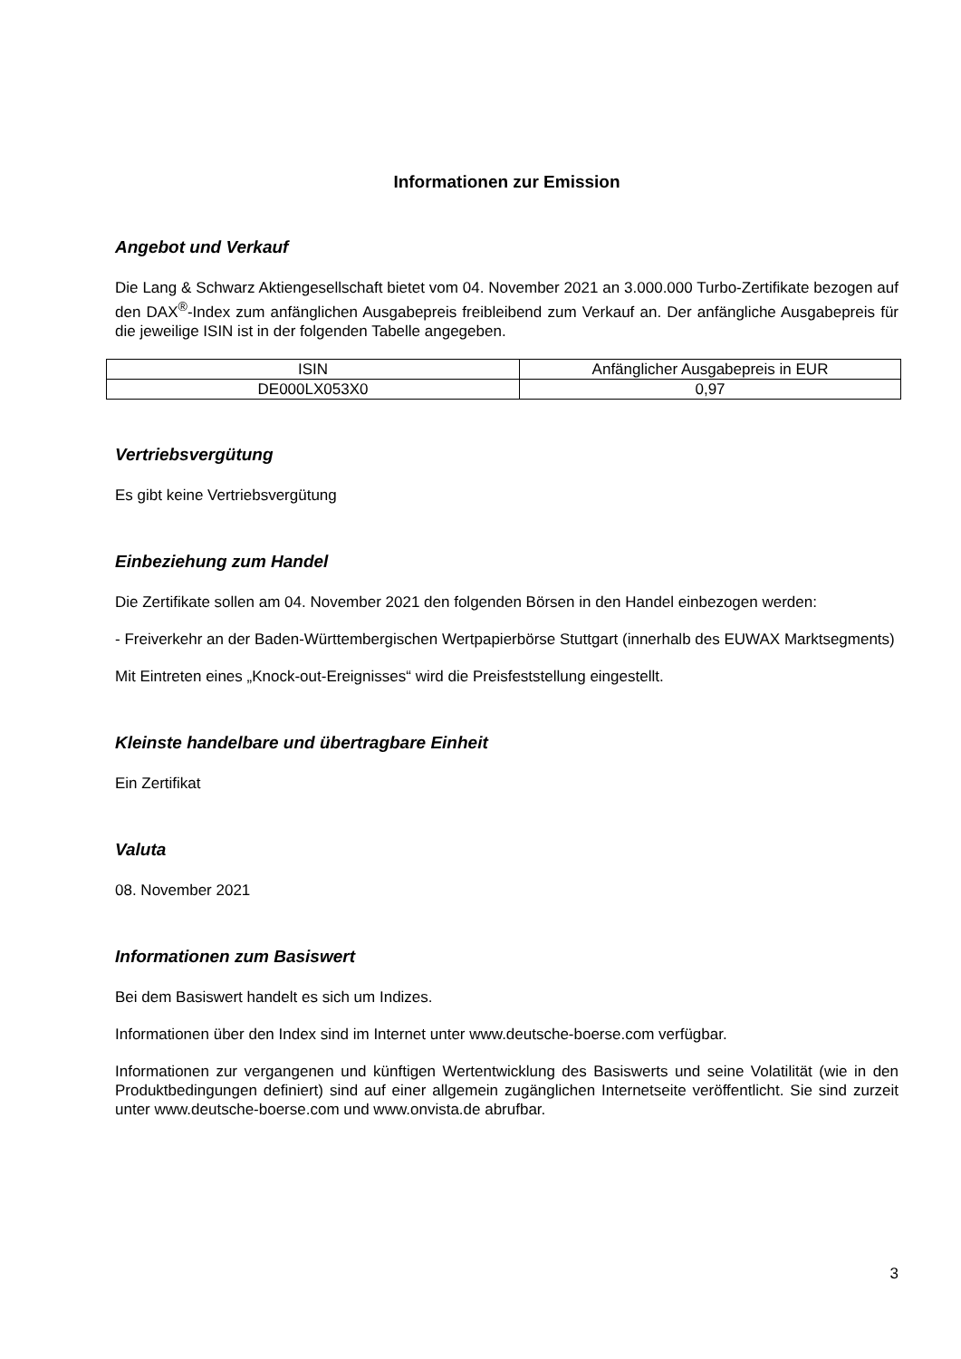Informationen zur Emission
Angebot und Verkauf
Die Lang & Schwarz Aktiengesellschaft bietet vom 04. November 2021 an 3.000.000 Turbo-Zertifikate bezogen auf den DAX<sup>®</sup>-Index zum anfänglichen Ausgabepreis freibleibend zum Verkauf an. Der anfängliche Ausgabepreis für die jeweilige ISIN ist in der folgenden Tabelle angegeben.
| ISIN | Anfänglicher Ausgabepreis in EUR |
| DE000LX053X0 | 0,97 |
Vertriebsvergütung
Es gibt keine Vertriebsvergütung
Einbeziehung zum Handel
Die Zertifikate sollen am 04. November 2021 den folgenden Börsen in den Handel einbezogen werden:
- Freiverkehr an der Baden-Württembergischen Wertpapierbörse Stuttgart (innerhalb des EUWAX Marktsegments)
Mit Eintreten eines „Knock-out-Ereignisses“ wird die Preisfeststellung eingestellt.
Kleinste handelbare und übertragbare Einheit
Ein Zertifikat
Valuta
08. November 2021
Informationen zum Basiswert
Bei dem Basiswert handelt es sich um Indizes.
Informationen über den Index sind im Internet unter www.deutsche-boerse.com verfügbar.
Informationen zur vergangenen und künftigen Wertentwicklung des Basiswerts und seine Volatilität (wie in den Produktbedingungen definiert) sind auf einer allgemein zugänglichen Internetseite veröffentlicht. Sie sind zurzeit unter www.deutsche-boerse.com und www.onvista.de abrufbar.
3